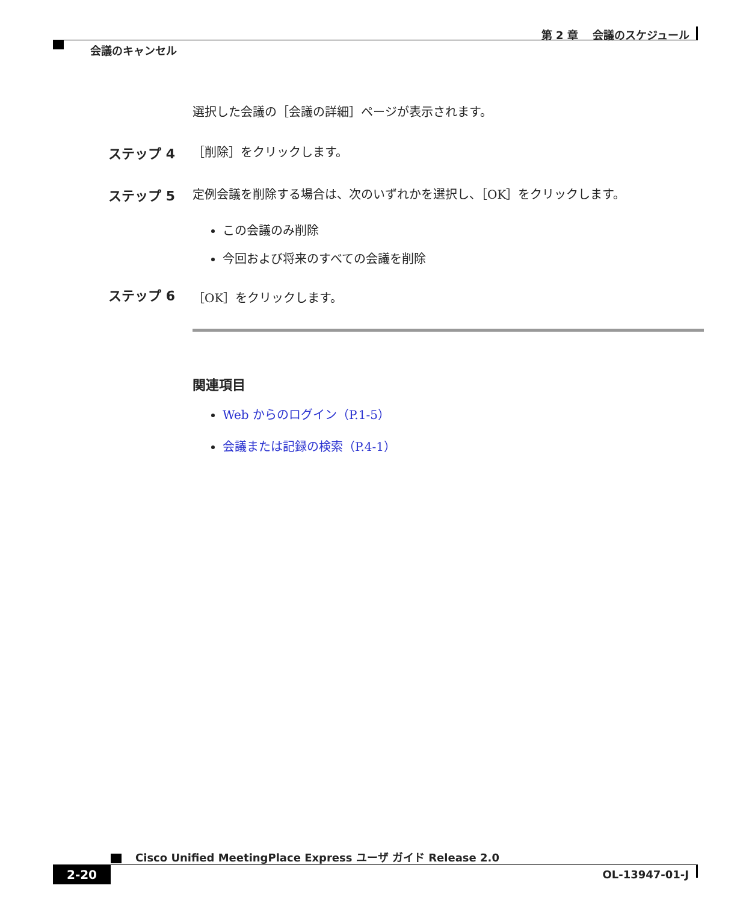第 2 章　 会議のスケジュール
会議のキャンセル
選択した会議の［会議の詳細］ページが表示されます。
ステップ 4 ［削除］をクリックします。
ステップ 5 定例会議を削除する場合は、次のいずれかを選択し、［OK］をクリックします。
この会議のみ削除
今回および将来のすべての会議を削除
ステップ 6 ［OK］をクリックします。
関連項目
Web からのログイン（P.1-5）
会議または記録の検索（P.4-1）
Cisco Unified MeetingPlace Express ユーザ ガイド Release 2.0
2-20 OL-13947-01-J